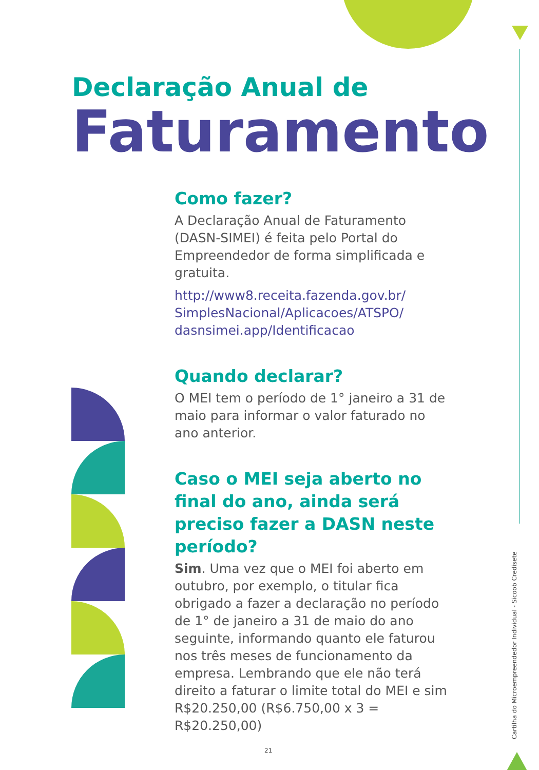Declaração Anual de
Faturamento
Como fazer?
A Declaração Anual de Faturamento (DASN-SIMEI) é feita pelo Portal do Empreendedor de forma simplificada e gratuita.
http://www8.receita.fazenda.gov.br/ SimplesNacional/Aplicacoes/ATSPO/ dasnsimei.app/Identificacao
Quando declarar?
O MEI tem o período de 1° janeiro a 31 de maio para informar o valor faturado no ano anterior.
Caso o MEI seja aberto no final do ano, ainda será preciso fazer a DASN neste período?
Sim. Uma vez que o MEI foi aberto em outubro, por exemplo, o titular fica obrigado a fazer a declaração no período de 1° de janeiro a 31 de maio do ano seguinte, informando quanto ele faturou nos três meses de funcionamento da empresa. Lembrando que ele não terá direito a faturar o limite total do MEI e sim R$20.250,00 (R$6.750,00 x 3 = R$20.250,00)
Cartilha do Microempreendedor Individual - Sicoob Credisete
21